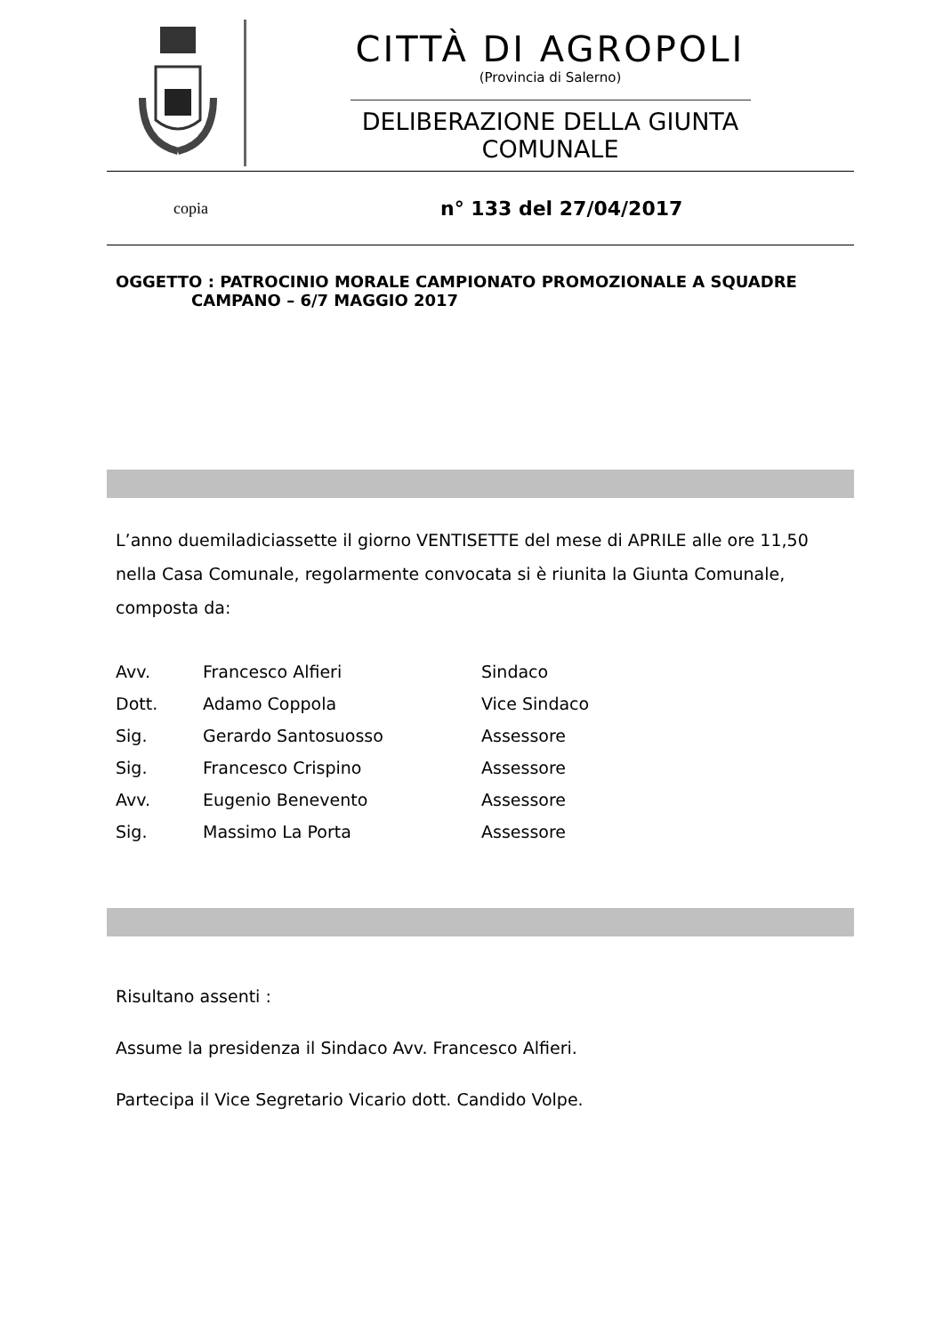CITTÀ DI AGROPOLI
(Provincia di Salerno)
DELIBERAZIONE DELLA GIUNTA COMUNALE
copia
n° 133 del 27/04/2017
OGGETTO : PATROCINIO MORALE CAMPIONATO PROMOZIONALE A SQUADRE
CAMPANO – 6/7 MAGGIO 2017
L’anno duemiladiciassette il giorno VENTISETTE del mese di APRILE alle ore 11,50 nella Casa Comunale, regolarmente convocata si è riunita la Giunta Comunale, composta da:
| Avv. | Francesco Alfieri | Sindaco |
| Dott. | Adamo Coppola | Vice Sindaco |
| Sig. | Gerardo Santosuosso | Assessore |
| Sig. | Francesco Crispino | Assessore |
| Avv. | Eugenio Benevento | Assessore |
| Sig. | Massimo La Porta | Assessore |
Risultano assenti :
Assume la presidenza il Sindaco Avv. Francesco Alfieri.
Partecipa il Vice Segretario Vicario dott. Candido Volpe.